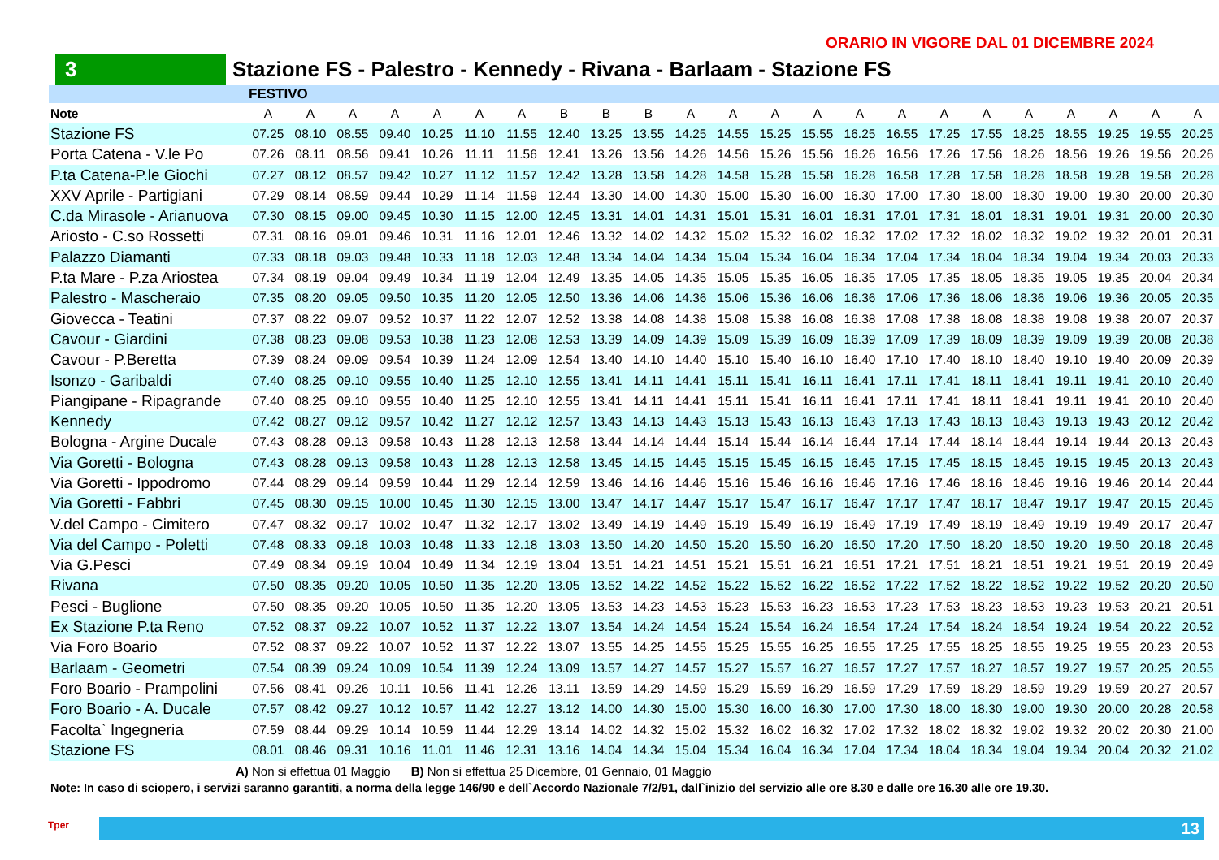ORARIO IN VIGORE DAL 01 DICEMBRE 2024
3 Stazione FS - Palestro - Kennedy - Rivana - Barlaam - Stazione FS
| | FESTIVO | | | | | | | | | | | | | | | | | | | | | | |
| --- | --- | --- | --- | --- | --- | --- | --- | --- | --- | --- | --- | --- | --- | --- | --- | --- | --- | --- | --- | --- | --- | --- | --- |
| Note | A | A | A | A | A | A | A | B | B | B | A | A | A | A | A | A | A | A | A | A | A | A | A |
| Stazione FS | 07.25 | 08.10 | 08.55 | 09.40 | 10.25 | 11.10 | 11.55 | 12.40 | 13.25 | 13.55 | 14.25 | 14.55 | 15.25 | 15.55 | 16.25 | 16.55 | 17.25 | 17.55 | 18.25 | 18.55 | 19.25 | 19.55 | 20.25 |
| Porta Catena - V.le Po | 07.26 | 08.11 | 08.56 | 09.41 | 10.26 | 11.11 | 11.56 | 12.41 | 13.26 | 13.56 | 14.26 | 14.56 | 15.26 | 15.56 | 16.26 | 16.56 | 17.26 | 17.56 | 18.26 | 18.56 | 19.26 | 19.56 | 20.26 |
| P.ta Catena-P.le Giochi | 07.27 | 08.12 | 08.57 | 09.42 | 10.27 | 11.12 | 11.57 | 12.42 | 13.28 | 13.58 | 14.28 | 14.58 | 15.28 | 15.58 | 16.28 | 16.58 | 17.28 | 17.58 | 18.28 | 18.58 | 19.28 | 19.58 | 20.28 |
| XXV Aprile - Partigiani | 07.29 | 08.14 | 08.59 | 09.44 | 10.29 | 11.14 | 11.59 | 12.44 | 13.30 | 14.00 | 14.30 | 15.00 | 15.30 | 16.00 | 16.30 | 17.00 | 17.30 | 18.00 | 18.30 | 19.00 | 19.30 | 20.00 | 20.30 |
| C.da Mirasole - Arianuova | 07.30 | 08.15 | 09.00 | 09.45 | 10.30 | 11.15 | 12.00 | 12.45 | 13.31 | 14.01 | 14.31 | 15.01 | 15.31 | 16.01 | 16.31 | 17.01 | 17.31 | 18.01 | 18.31 | 19.01 | 19.31 | 20.00 | 20.30 |
| Ariosto - C.so Rossetti | 07.31 | 08.16 | 09.01 | 09.46 | 10.31 | 11.16 | 12.01 | 12.46 | 13.32 | 14.02 | 14.32 | 15.02 | 15.32 | 16.02 | 16.32 | 17.02 | 17.32 | 18.02 | 18.32 | 19.02 | 19.32 | 20.01 | 20.31 |
| Palazzo Diamanti | 07.33 | 08.18 | 09.03 | 09.48 | 10.33 | 11.18 | 12.03 | 12.48 | 13.34 | 14.04 | 14.34 | 15.04 | 15.34 | 16.04 | 16.34 | 17.04 | 17.34 | 18.04 | 18.34 | 19.04 | 19.34 | 20.03 | 20.33 |
| P.ta Mare - P.za Ariostea | 07.34 | 08.19 | 09.04 | 09.49 | 10.34 | 11.19 | 12.04 | 12.49 | 13.35 | 14.05 | 14.35 | 15.05 | 15.35 | 16.05 | 16.35 | 17.05 | 17.35 | 18.05 | 18.35 | 19.05 | 19.35 | 20.04 | 20.34 |
| Palestro - Mascheraio | 07.35 | 08.20 | 09.05 | 09.50 | 10.35 | 11.20 | 12.05 | 12.50 | 13.36 | 14.06 | 14.36 | 15.06 | 15.36 | 16.06 | 16.36 | 17.06 | 17.36 | 18.06 | 18.36 | 19.06 | 19.36 | 20.05 | 20.35 |
| Giovecca - Teatini | 07.37 | 08.22 | 09.07 | 09.52 | 10.37 | 11.22 | 12.07 | 12.52 | 13.38 | 14.08 | 14.38 | 15.08 | 15.38 | 16.08 | 16.38 | 17.08 | 17.38 | 18.08 | 18.38 | 19.08 | 19.38 | 20.07 | 20.37 |
| Cavour - Giardini | 07.38 | 08.23 | 09.08 | 09.53 | 10.38 | 11.23 | 12.08 | 12.53 | 13.39 | 14.09 | 14.39 | 15.09 | 15.39 | 16.09 | 16.39 | 17.09 | 17.39 | 18.09 | 18.39 | 19.09 | 19.39 | 20.08 | 20.38 |
| Cavour - P.Beretta | 07.39 | 08.24 | 09.09 | 09.54 | 10.39 | 11.24 | 12.09 | 12.54 | 13.40 | 14.10 | 14.40 | 15.10 | 15.40 | 16.10 | 16.40 | 17.10 | 17.40 | 18.10 | 18.40 | 19.10 | 19.40 | 20.09 | 20.39 |
| Isonzo - Garibaldi | 07.40 | 08.25 | 09.10 | 09.55 | 10.40 | 11.25 | 12.10 | 12.55 | 13.41 | 14.11 | 14.41 | 15.11 | 15.41 | 16.11 | 16.41 | 17.11 | 17.41 | 18.11 | 18.41 | 19.11 | 19.41 | 20.10 | 20.40 |
| Piangipane - Ripagrande | 07.40 | 08.25 | 09.10 | 09.55 | 10.40 | 11.25 | 12.10 | 12.55 | 13.41 | 14.11 | 14.41 | 15.11 | 15.41 | 16.11 | 16.41 | 17.11 | 17.41 | 18.11 | 18.41 | 19.11 | 19.41 | 20.10 | 20.40 |
| Kennedy | 07.42 | 08.27 | 09.12 | 09.57 | 10.42 | 11.27 | 12.12 | 12.57 | 13.43 | 14.13 | 14.43 | 15.13 | 15.43 | 16.13 | 16.43 | 17.13 | 17.43 | 18.13 | 18.43 | 19.13 | 19.43 | 20.12 | 20.42 |
| Bologna - Argine Ducale | 07.43 | 08.28 | 09.13 | 09.58 | 10.43 | 11.28 | 12.13 | 12.58 | 13.44 | 14.14 | 14.44 | 15.14 | 15.44 | 16.14 | 16.44 | 17.14 | 17.44 | 18.14 | 18.44 | 19.14 | 19.44 | 20.13 | 20.43 |
| Via Goretti - Bologna | 07.43 | 08.28 | 09.13 | 09.58 | 10.43 | 11.28 | 12.13 | 12.58 | 13.45 | 14.15 | 14.45 | 15.15 | 15.45 | 16.15 | 16.45 | 17.15 | 17.45 | 18.15 | 18.45 | 19.15 | 19.45 | 20.13 | 20.43 |
| Via Goretti - Ippodromo | 07.44 | 08.29 | 09.14 | 09.59 | 10.44 | 11.29 | 12.14 | 12.59 | 13.46 | 14.16 | 14.46 | 15.16 | 15.46 | 16.16 | 16.46 | 17.16 | 17.46 | 18.16 | 18.46 | 19.16 | 19.46 | 20.14 | 20.44 |
| Via Goretti - Fabbri | 07.45 | 08.30 | 09.15 | 10.00 | 10.45 | 11.30 | 12.15 | 13.00 | 13.47 | 14.17 | 14.47 | 15.17 | 15.47 | 16.17 | 16.47 | 17.17 | 17.47 | 18.17 | 18.47 | 19.17 | 19.47 | 20.15 | 20.45 |
| V.del Campo - Cimitero | 07.47 | 08.32 | 09.17 | 10.02 | 10.47 | 11.32 | 12.17 | 13.02 | 13.49 | 14.19 | 14.49 | 15.19 | 15.49 | 16.19 | 16.49 | 17.19 | 17.49 | 18.19 | 18.49 | 19.19 | 19.49 | 20.17 | 20.47 |
| Via del Campo - Poletti | 07.48 | 08.33 | 09.18 | 10.03 | 10.48 | 11.33 | 12.18 | 13.03 | 13.50 | 14.20 | 14.50 | 15.20 | 15.50 | 16.20 | 16.50 | 17.20 | 17.50 | 18.20 | 18.50 | 19.20 | 19.50 | 20.18 | 20.48 |
| Via G.Pesci | 07.49 | 08.34 | 09.19 | 10.04 | 10.49 | 11.34 | 12.19 | 13.04 | 13.51 | 14.21 | 14.51 | 15.21 | 15.51 | 16.21 | 16.51 | 17.21 | 17.51 | 18.21 | 18.51 | 19.21 | 19.51 | 20.19 | 20.49 |
| Rivana | 07.50 | 08.35 | 09.20 | 10.05 | 10.50 | 11.35 | 12.20 | 13.05 | 13.52 | 14.22 | 14.52 | 15.22 | 15.52 | 16.22 | 16.52 | 17.22 | 17.52 | 18.22 | 18.52 | 19.22 | 19.52 | 20.20 | 20.50 |
| Pesci - Buglione | 07.50 | 08.35 | 09.20 | 10.05 | 10.50 | 11.35 | 12.20 | 13.05 | 13.53 | 14.23 | 14.53 | 15.23 | 15.53 | 16.23 | 16.53 | 17.23 | 17.53 | 18.23 | 18.53 | 19.23 | 19.53 | 20.21 | 20.51 |
| Ex Stazione P.ta Reno | 07.52 | 08.37 | 09.22 | 10.07 | 10.52 | 11.37 | 12.22 | 13.07 | 13.54 | 14.24 | 14.54 | 15.24 | 15.54 | 16.24 | 16.54 | 17.24 | 17.54 | 18.24 | 18.54 | 19.24 | 19.54 | 20.22 | 20.52 |
| Via Foro Boario | 07.52 | 08.37 | 09.22 | 10.07 | 10.52 | 11.37 | 12.22 | 13.07 | 13.55 | 14.25 | 14.55 | 15.25 | 15.55 | 16.25 | 16.55 | 17.25 | 17.55 | 18.25 | 18.55 | 19.25 | 19.55 | 20.23 | 20.53 |
| Barlaam - Geometri | 07.54 | 08.39 | 09.24 | 10.09 | 10.54 | 11.39 | 12.24 | 13.09 | 13.57 | 14.27 | 14.57 | 15.27 | 15.57 | 16.27 | 16.57 | 17.27 | 17.57 | 18.27 | 18.57 | 19.27 | 19.57 | 20.25 | 20.55 |
| Foro Boario - Prampolini | 07.56 | 08.41 | 09.26 | 10.11 | 10.56 | 11.41 | 12.26 | 13.11 | 13.59 | 14.29 | 14.59 | 15.29 | 15.59 | 16.29 | 16.59 | 17.29 | 17.59 | 18.29 | 18.59 | 19.29 | 19.59 | 20.27 | 20.57 |
| Foro Boario - A. Ducale | 07.57 | 08.42 | 09.27 | 10.12 | 10.57 | 11.42 | 12.27 | 13.12 | 14.00 | 14.30 | 15.00 | 15.30 | 16.00 | 16.30 | 17.00 | 17.30 | 18.00 | 18.30 | 19.00 | 19.30 | 20.00 | 20.28 | 20.58 |
| Facolta` Ingegneria | 07.59 | 08.44 | 09.29 | 10.14 | 10.59 | 11.44 | 12.29 | 13.14 | 14.02 | 14.32 | 15.02 | 15.32 | 16.02 | 16.32 | 17.02 | 17.32 | 18.02 | 18.32 | 19.02 | 19.32 | 20.02 | 20.30 | 21.00 |
| Stazione FS | 08.01 | 08.46 | 09.31 | 10.16 | 11.01 | 11.46 | 12.31 | 13.16 | 14.04 | 14.34 | 15.04 | 15.34 | 16.04 | 16.34 | 17.04 | 17.34 | 18.04 | 18.34 | 19.04 | 19.34 | 20.04 | 20.32 | 21.02 |
A) Non si effettua 01 Maggio B) Non si effettua 25 Dicembre, 01 Gennaio, 01 Maggio
Note: In caso di sciopero, i servizi saranno garantiti, a norma della legge 146/90 e dell`Accordo Nazionale 7/2/91, dall`inizio del servizio alle ore 8.30 e dalle ore 16.30 alle ore 19.30.
Tper
13